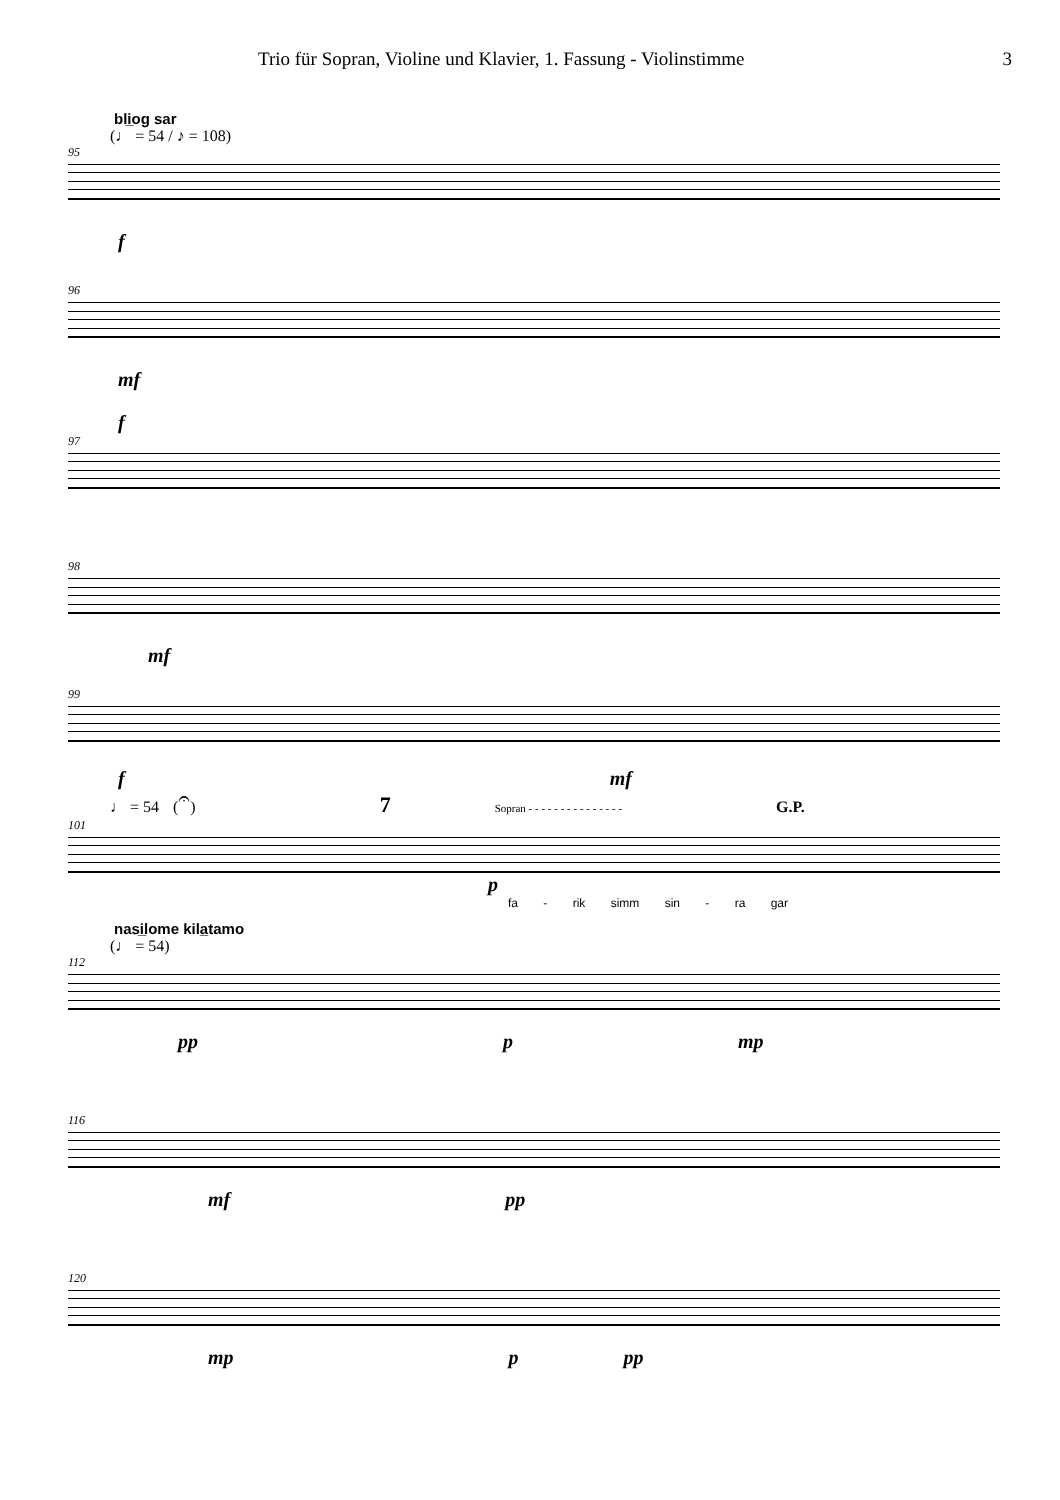Trio für Sopran, Violine und Klavier, 1. Fassung - Violinstimme 3
bli̲og sar
(♩ = 54 / ♪ = 108)
95
f
96
mf
f
97
98
mf
99
f mf
♩ = 54 (𝄐) 7 Sopran - - - - - - - - - - - - - - - G.P.
101
p
fa - rik simm sin - ra gar
nasi̲lome kila̲tamo
(♩ = 54)
112
pp p mp
116
mf pp
120
mp p pp